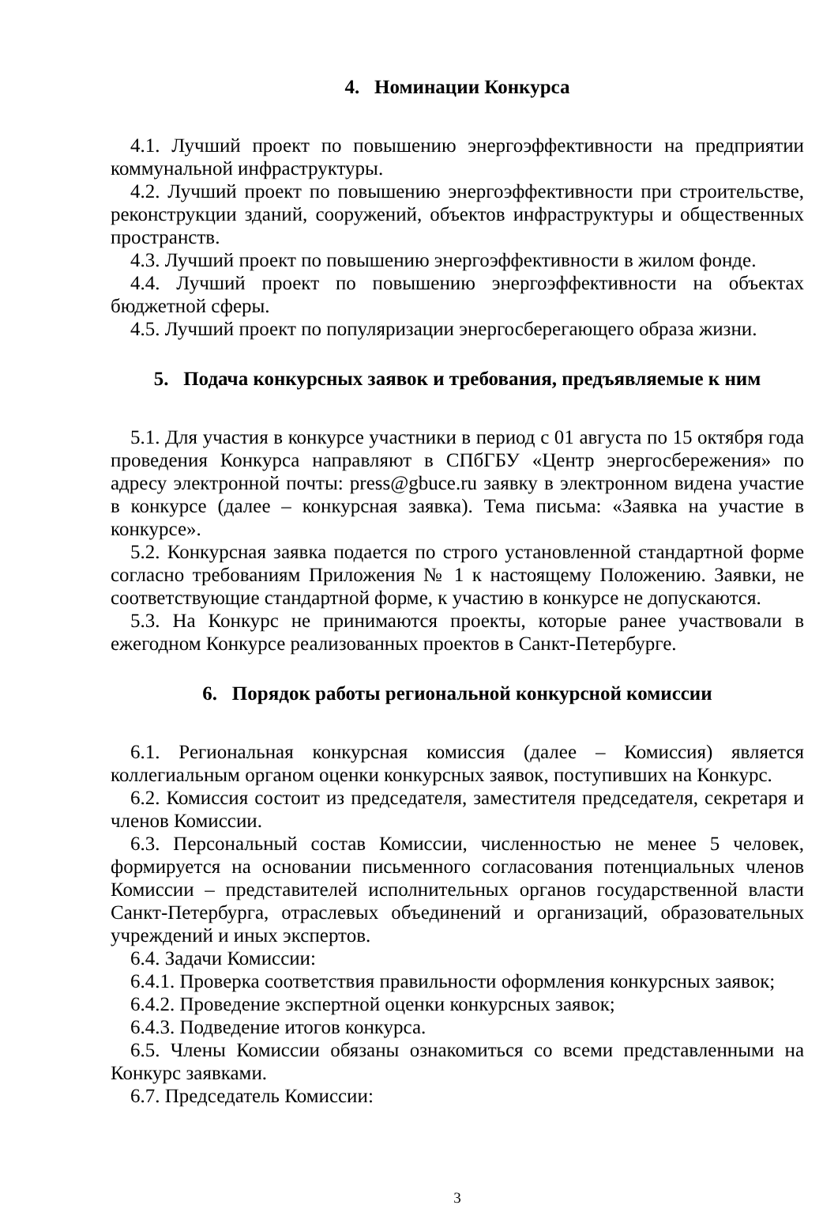4. Номинации Конкурса
4.1. Лучший проект по повышению энергоэффективности на предприятии коммунальной инфраструктуры.
4.2. Лучший проект по повышению энергоэффективности при строительстве, реконструкции зданий, сооружений, объектов инфраструктуры и общественных пространств.
4.3. Лучший проект по повышению энергоэффективности в жилом фонде.
4.4. Лучший проект по повышению энергоэффективности на объектах бюджетной сферы.
4.5. Лучший проект по популяризации энергосберегающего образа жизни.
5. Подача конкурсных заявок и требования, предъявляемые к ним
5.1. Для участия в конкурсе участники в период с 01 августа по 15 октября года проведения Конкурса направляют в СПбГБУ «Центр энергосбережения» по адресу электронной почты: press@gbuce.ru заявку в электронном видена участие в конкурсе (далее – конкурсная заявка). Тема письма: «Заявка на участие в конкурсе».
5.2. Конкурсная заявка подается по строго установленной стандартной форме согласно требованиям Приложения № 1 к настоящему Положению. Заявки, не соответствующие стандартной форме, к участию в конкурсе не допускаются.
5.3. На Конкурс не принимаются проекты, которые ранее участвовали в ежегодном Конкурсе реализованных проектов в Санкт-Петербурге.
6. Порядок работы региональной конкурсной комиссии
6.1. Региональная конкурсная комиссия (далее – Комиссия) является коллегиальным органом оценки конкурсных заявок, поступивших на Конкурс.
6.2. Комиссия состоит из председателя, заместителя председателя, секретаря и членов Комиссии.
6.3. Персональный состав Комиссии, численностью не менее 5 человек, формируется на основании письменного согласования потенциальных членов Комиссии – представителей исполнительных органов государственной власти Санкт-Петербурга, отраслевых объединений и организаций, образовательных учреждений и иных экспертов.
6.4. Задачи Комиссии:
6.4.1. Проверка соответствия правильности оформления конкурсных заявок;
6.4.2. Проведение экспертной оценки конкурсных заявок;
6.4.3. Подведение итогов конкурса.
6.5. Члены Комиссии обязаны ознакомиться со всеми представленными на Конкурс заявками.
6.7. Председатель Комиссии:
3